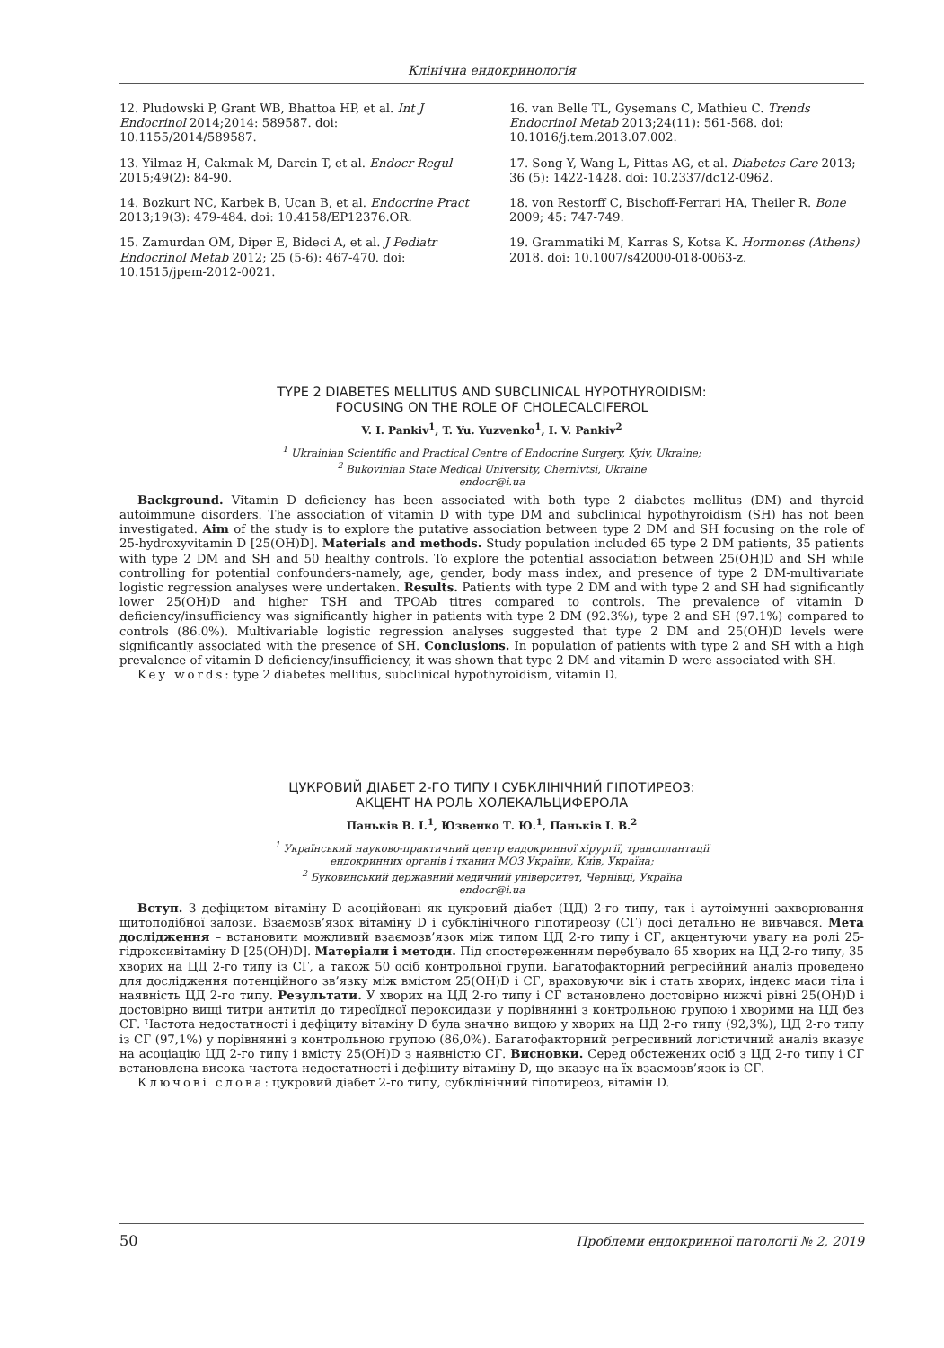Клінічна ендокринологія
12. Pludowski P, Grant WB, Bhattoa HP, et al. Int J Endocrinol 2014;2014: 589587. doi: 10.1155/2014/589587.
13. Yilmaz H, Cakmak M, Darcin T, et al. Endocr Regul 2015;49(2): 84-90.
14. Bozkurt NC, Karbek B, Ucan B, et al. Endocrine Pract 2013;19(3): 479-484. doi: 10.4158/EP12376.OR.
15. Zamurdan OM, Diper E, Bideci A, et al. J Pediatr Endocrinol Metab 2012; 25 (5-6): 467-470. doi: 10.1515/jpem-2012-0021.
16. van Belle TL, Gysemans C, Mathieu C. Trends Endocrinol Metab 2013;24(11): 561-568. doi: 10.1016/j.tem.2013.07.002.
17. Song Y, Wang L, Pittas AG, et al. Diabetes Care 2013; 36 (5): 1422-1428. doi: 10.2337/dc12-0962.
18. von Restorff C, Bischoff-Ferrari HA, Theiler R. Bone 2009; 45: 747-749.
19. Grammatiki M, Karras S, Kotsa K. Hormones (Athens) 2018. doi: 10.1007/s42000-018-0063-z.
TYPE 2 DIABETES MELLITUS AND SUBCLINICAL HYPOTHYROIDISM:
FOCUSING ON THE ROLE OF CHOLECALCIFEROL
V. I. Pankiv<sup>1</sup>, T. Yu. Yuzvenko<sup>1</sup>, I. V. Pankiv<sup>2</sup>
<sup>1</sup> Ukrainian Scientific and Practical Centre of Endocrine Surgery, Kyiv, Ukraine;
<sup>2</sup> Bukovinian State Medical University, Chernivtsi, Ukraine
endocr@i.ua
Background. Vitamin D deficiency has been associated with both type 2 diabetes mellitus (DM) and thyroid autoimmune disorders. The association of vitamin D with type DM and subclinical hypothyroidism (SH) has not been investigated. Aim of the study is to explore the putative association between type 2 DM and SH focusing on the role of 25-hydroxyvitamin D [25(OH)D]. Materials and methods. Study population included 65 type 2 DM patients, 35 patients with type 2 DM and SH and 50 healthy controls. To explore the potential association between 25(OH)D and SH while controlling for potential confounders-namely, age, gender, body mass index, and presence of type 2 DM-multivariate logistic regression analyses were undertaken. Results. Patients with type 2 DM and with type 2 and SH had significantly lower 25(OH)D and higher TSH and TPOAb titres compared to controls. The prevalence of vitamin D deficiency/insufficiency was significantly higher in patients with type 2 DM (92.3%), type 2 and SH (97.1%) compared to controls (86.0%). Multivariable logistic regression analyses suggested that type 2 DM and 25(OH)D levels were significantly associated with the presence of SH. Conclusions. In population of patients with type 2 and SH with a high prevalence of vitamin D deficiency/insufficiency, it was shown that type 2 DM and vitamin D were associated with SH.
Key words: type 2 diabetes mellitus, subclinical hypothyroidism, vitamin D.
ЦУКРОВИЙ ДІАБЕТ 2-ГО ТИПУ І СУБКЛІНІЧНИЙ ГІПОТИРЕОЗ:
АКЦЕНТ НА РОЛЬ ХОЛЕКАЛЬЦИФЕРОЛА
Паньків В. І.<sup>1</sup>, Юзвенко Т. Ю.<sup>1</sup>, Паньків І. В.<sup>2</sup>
<sup>1</sup> Український науково-практичний центр ендокринної хірургії, трансплантації
ендокринних органів і тканин МОЗ України, Київ, Україна;
<sup>2</sup> Буковинський державний медичний університет, Чернівці, Україна
endocr@i.ua
Вступ. З дефіцитом вітаміну D асоційовані як цукровий діабет (ЦД) 2-го типу, так і аутоімунні захворювання щитоподібної залози. Взаємозв’язок вітаміну D і субклінічного гіпотиреозу (СГ) досі детально не вивчався. Мета дослідження – встановити можливий взаємозв’язок між типом ЦД 2-го типу і СГ, акцентуючи увагу на ролі 25-гідроксивітаміну D [25(OH)D]. Матеріали і методи. Під спостереженням перебувало 65 хворих на ЦД 2-го типу, 35 хворих на ЦД 2-го типу із СГ, а також 50 осіб контрольної групи. Багатофакторний регресійний аналіз проведено для дослідження потенційного зв’язку між вмістом 25(OH)D і СГ, враховуючи вік і стать хворих, індекс маси тіла і наявність ЦД 2-го типу. Результати. У хворих на ЦД 2-го типу і СГ встановлено достовірно нижчі рівні 25(OH)D і достовірно вищі титри антитіл до тиреоїдної пероксидази у порівнянні з контрольною групою і хворими на ЦД без СГ. Частота недостатності і дефіциту вітаміну D була значно вищою у хворих на ЦД 2-го типу (92,3%), ЦД 2-го типу із СГ (97,1%) у порівнянні з контрольною групою (86,0%). Багатофакторний регресивний логістичний аналіз вказує на асоціацію ЦД 2-го типу і вмісту 25(OH)D з наявністю СГ. Висновки. Серед обстежених осіб з ЦД 2-го типу і СГ встановлена висока частота недостатності і дефіциту вітаміну D, що вказує на їх взаємозв’язок із СГ.
Ключові слова: цукровий діабет 2-го типу, субклінічний гіпотиреоз, вітамін D.
50 Проблеми ендокринної патології № 2, 2019